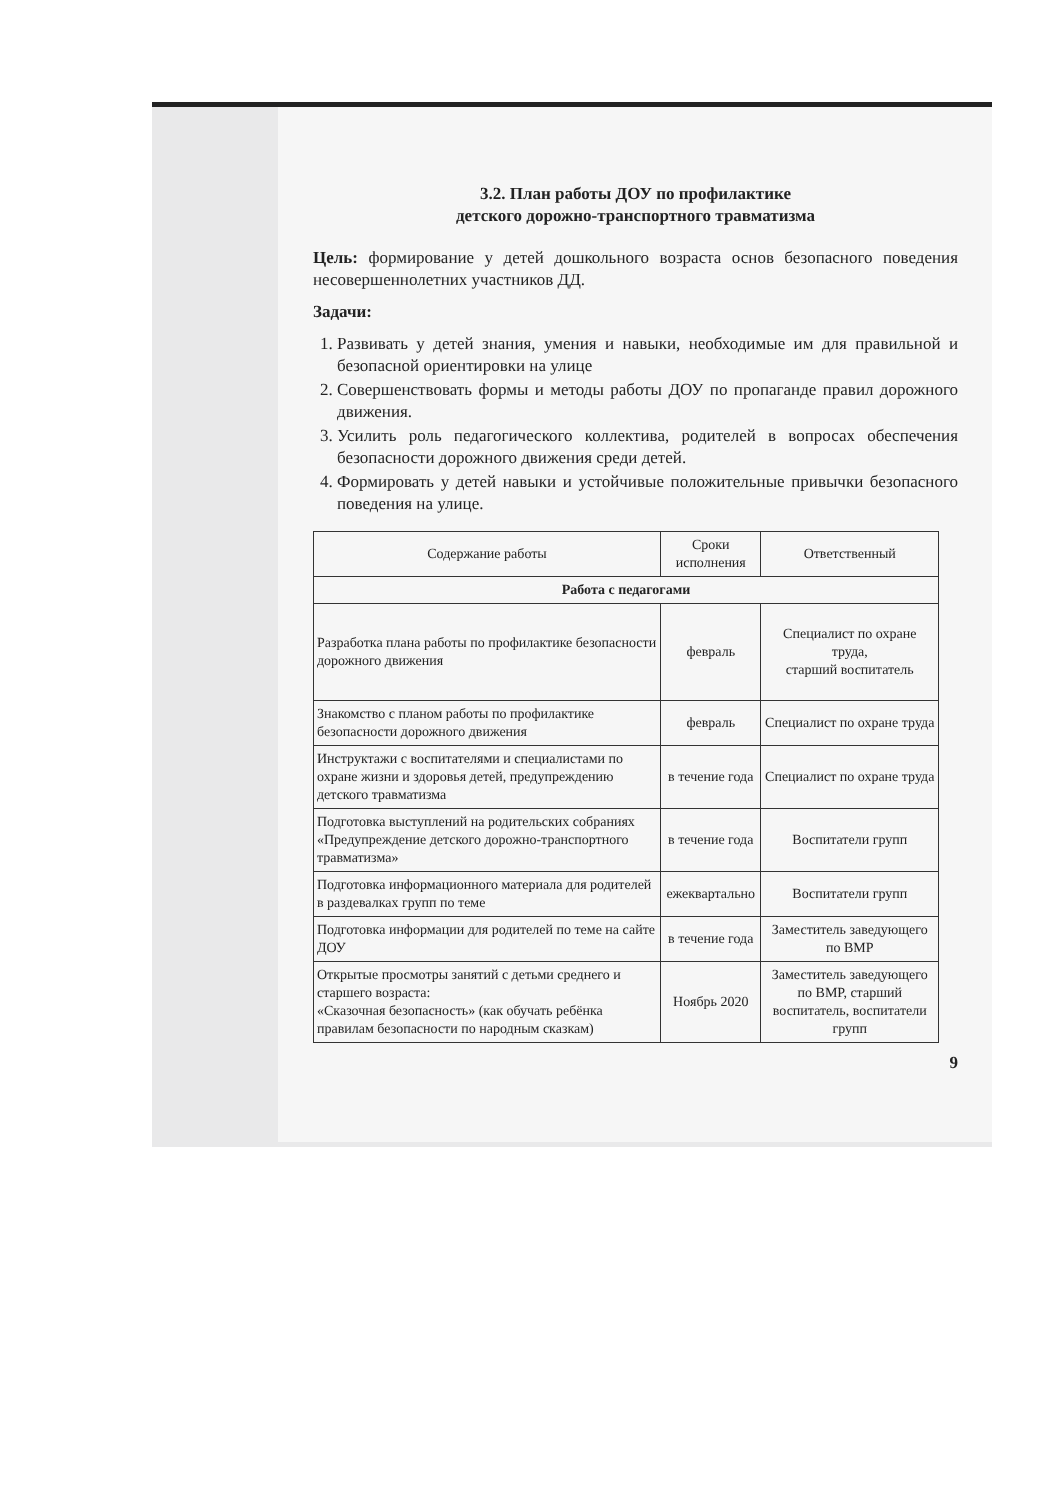3.2. План работы ДОУ по профилактике
детского дорожно-транспортного травматизма
Цель: формирование у детей дошкольного возраста основ безопасного поведения несовершеннолетних участников ДД.
Задачи:
1. Развивать у детей знания, умения и навыки, необходимые им для правильной и безопасной ориентировки на улице
2. Совершенствовать формы и методы работы ДОУ по пропаганде правил дорожного движения.
3. Усилить роль педагогического коллектива, родителей в вопросах обеспечения безопасности дорожного движения среди детей.
4. Формировать у детей навыки и устойчивые положительные привычки безопасного поведения на улице.
| Содержание работы | Сроки исполнения | Ответственный |
| --- | --- | --- |
| Работа с педагогами | | |
| Разработка плана работы по профилактике безопасности дорожного движения | февраль | Специалист по охране труда, старший воспитатель |
| Знакомство с планом работы по профилактике безопасности дорожного движения | февраль | Специалист по охране труда |
| Инструктажи с воспитателями и специалистами по охране жизни и здоровья детей, предупреждению детского травматизма | в течение года | Специалист по охране труда |
| Подготовка выступлений на родительских собраниях «Предупреждение детского дорожно-транспортного травматизма» | в течение года | Воспитатели групп |
| Подготовка информационного материала для родителей в раздевалках групп по теме | ежеквартально | Воспитатели групп |
| Подготовка информации для родителей по теме на сайте ДОУ | в течение года | Заместитель заведующего по ВМР |
| Открытые просмотры занятий с детьми среднего и старшего возраста: «Сказочная безопасность» (как обучать ребёнка правилам безопасности по народным сказкам) | Ноябрь 2020 | Заместитель заведующего по ВМР, старший воспитатель, воспитатели групп |
9